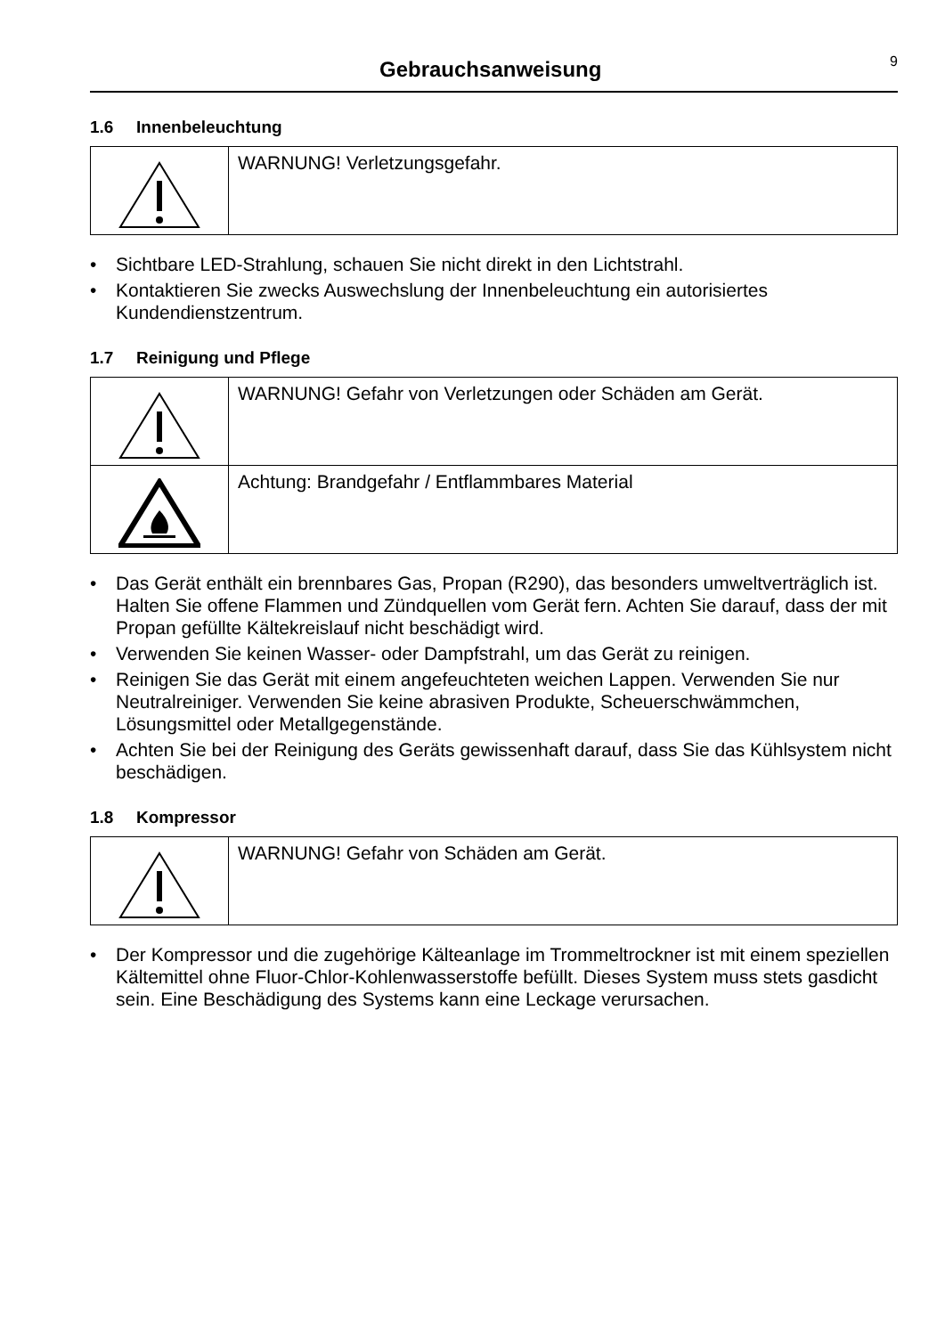Gebrauchsanweisung
9
1.6 Innenbeleuchtung
| | WARNUNG! Verletzungsgefahr. |
• Sichtbare LED-Strahlung, schauen Sie nicht direkt in den Lichtstrahl.
• Kontaktieren Sie zwecks Auswechslung der Innenbeleuchtung ein autorisiertes Kundendienstzentrum.
1.7 Reinigung und Pflege
| | WARNUNG! Gefahr von Verletzungen oder Schäden am Gerät. |
| | Achtung: Brandgefahr / Entflammbares Material |
• Das Gerät enthält ein brennbares Gas, Propan (R290), das besonders umweltverträglich ist. Halten Sie offene Flammen und Zündquellen vom Gerät fern. Achten Sie darauf, dass der mit Propan gefüllte Kältekreislauf nicht beschädigt wird.
• Verwenden Sie keinen Wasser- oder Dampfstrahl, um das Gerät zu reinigen.
• Reinigen Sie das Gerät mit einem angefeuchteten weichen Lappen. Verwenden Sie nur Neutralreiniger. Verwenden Sie keine abrasiven Produkte, Scheuerschwämmchen, Lösungsmittel oder Metallgegenstände.
• Achten Sie bei der Reinigung des Geräts gewissenhaft darauf, dass Sie das Kühlsystem nicht beschädigen.
1.8 Kompressor
| | WARNUNG! Gefahr von Schäden am Gerät. |
• Der Kompressor und die zugehörige Kälteanlage im Trommeltrockner ist mit einem speziellen Kältemittel ohne Fluor-Chlor-Kohlenwasserstoffe befüllt. Dieses System muss stets gasdicht sein. Eine Beschädigung des Systems kann eine Leckage verursachen.